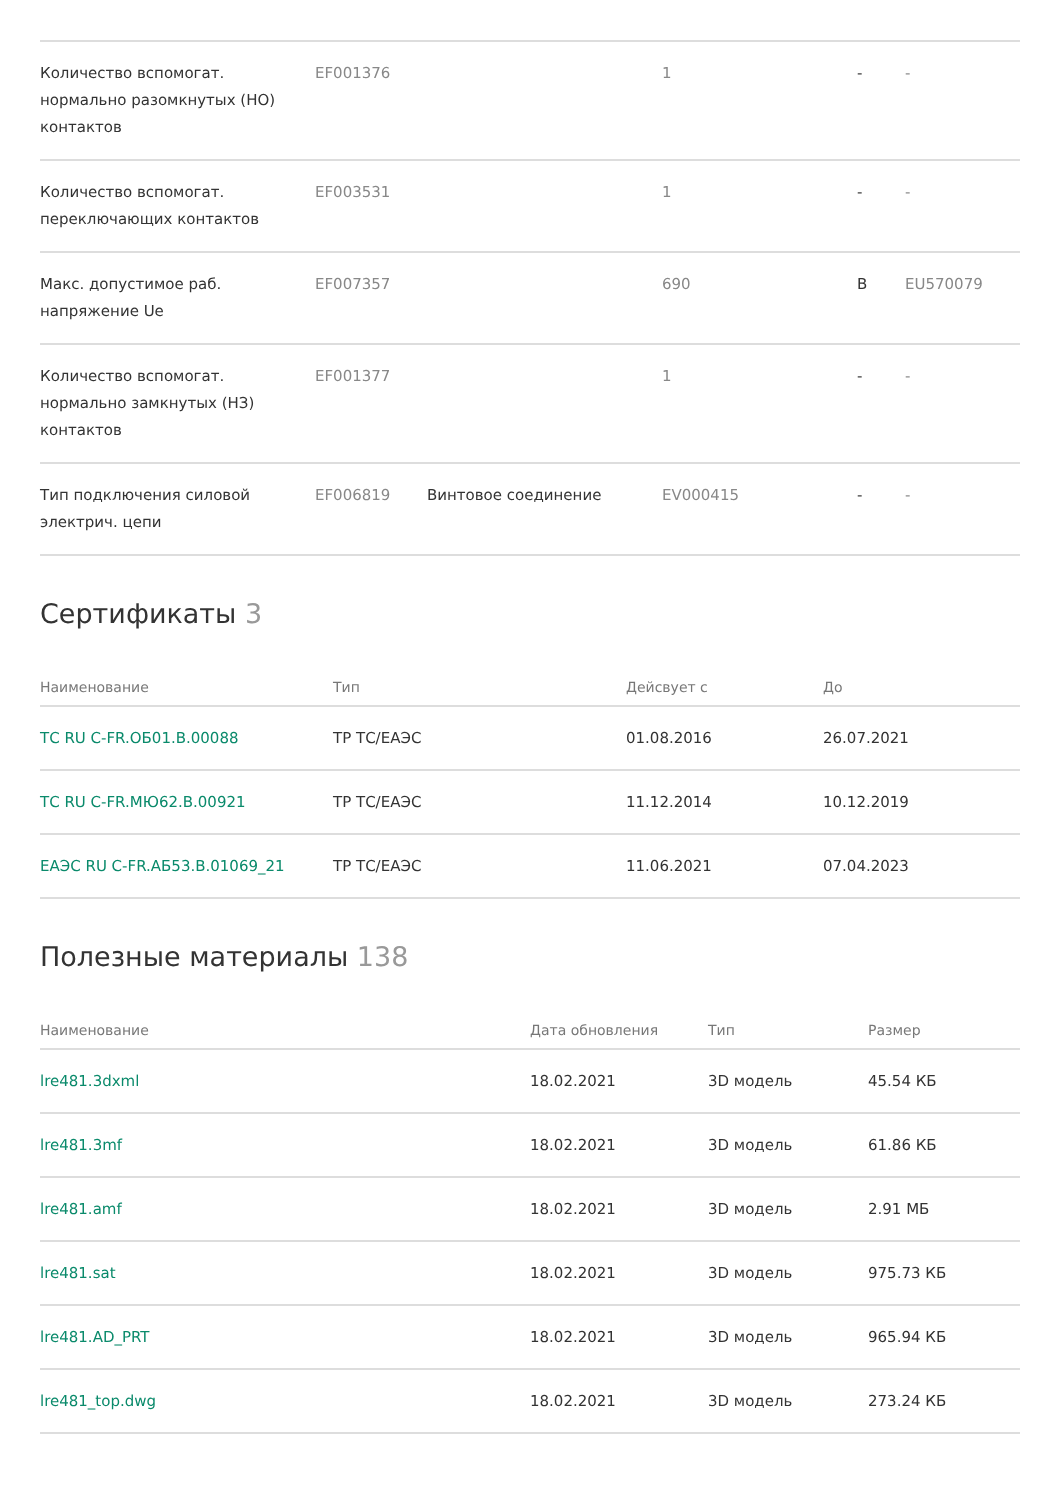| Количество вспомогат. нормально разомкнутых (НО) контактов | EF001376 | | 1 | - | - |
| Количество вспомогат. переключающих контактов | EF003531 | | 1 | - | - |
| Макс. допустимое раб. напряжение Ue | EF007357 | | 690 | В | EU570079 |
| Количество вспомогат. нормально замкнутых (НЗ) контактов | EF001377 | | 1 | - | - |
| Тип подключения силовой электрич. цепи | EF006819 | Винтовое соединение | EV000415 | - | - |
Сертификаты 3
| Наименование | Тип | Дейсвует с | До |
| --- | --- | --- | --- |
| ТС RU C-FR.ОБ01.В.00088 | ТР ТС/ЕАЭС | 01.08.2016 | 26.07.2021 |
| ТС RU C-FR.МЮ62.В.00921 | ТР ТС/ЕАЭС | 11.12.2014 | 10.12.2019 |
| ЕАЭС RU C-FR.АБ53.В.01069_21 | ТР ТС/ЕАЭС | 11.06.2021 | 07.04.2023 |
Полезные материалы 138
| Наименование | Дата обновления | Тип | Размер |
| --- | --- | --- | --- |
| lre481.3dxml | 18.02.2021 | 3D модель | 45.54 КБ |
| lre481.3mf | 18.02.2021 | 3D модель | 61.86 КБ |
| lre481.amf | 18.02.2021 | 3D модель | 2.91 МБ |
| lre481.sat | 18.02.2021 | 3D модель | 975.73 КБ |
| lre481.AD_PRT | 18.02.2021 | 3D модель | 965.94 КБ |
| lre481_top.dwg | 18.02.2021 | 3D модель | 273.24 КБ |